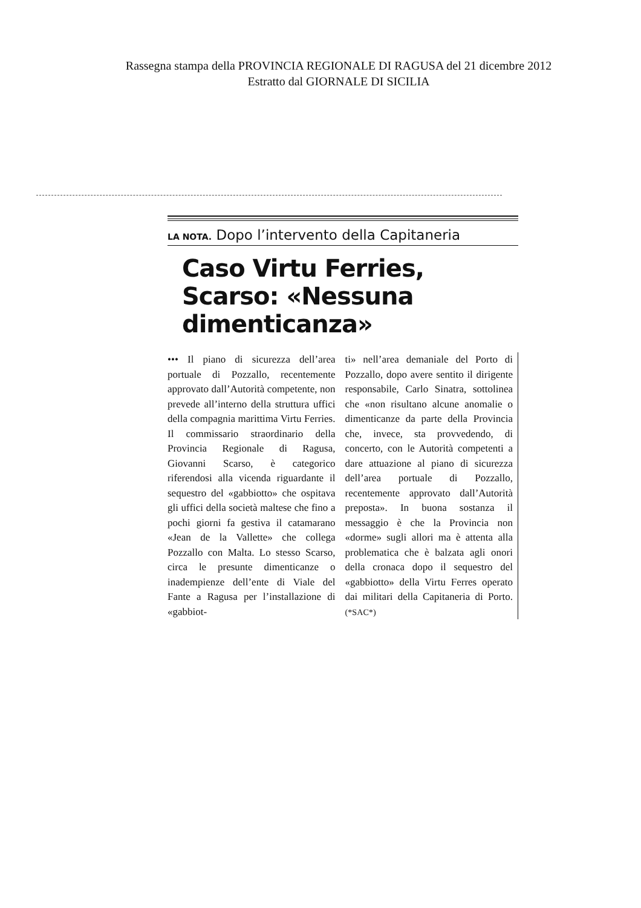Rassegna stampa della PROVINCIA REGIONALE DI RAGUSA del 21 dicembre 2012
Estratto dal GIORNALE DI SICILIA
LA NOTA. Dopo l’intervento della Capitaneria
Caso Virtu Ferries, Scarso: «Nessuna dimenticanza»
••• Il piano di sicurezza dell’area portuale di Pozzallo, recentemente approvato dall’Autorità competente, non prevede all’interno della struttura uffici della compagnia marittima Virtu Ferries. Il commissario straordinario della Provincia Regionale di Ragusa, Giovanni Scarso, è categorico riferendosi alla vicenda riguardante il sequestro del «gabbiotto» che ospitava gli uffici della società maltese che fino a pochi giorni fa gestiva il catamarano «Jean de la Vallette» che collega Pozzallo con Malta. Lo stesso Scarso, circa le presunte dimenticanze o inadempienze dell’ente di Viale del Fante a Ragusa per l’installazione di «gabbiot-
ti» nell’area demaniale del Porto di Pozzallo, dopo avere sentito il dirigente responsabile, Carlo Sinatra, sottolinea che «non risultano alcune anomalie o dimenticanze da parte della Provincia che, invece, sta provvedendo, di concerto, con le Autorità competenti a dare attuazione al piano di sicurezza dell’area portuale di Pozzallo, recentemente approvato dall’Autorità preposta». In buona sostanza il messaggio è che la Provincia non «dorme» sugli allori ma è attenta alla problematica che è balzata agli onori della cronaca dopo il sequestro del «gabbiotto» della Virtu Ferres operato dai militari della Capitaneria di Porto. (*SAC*)